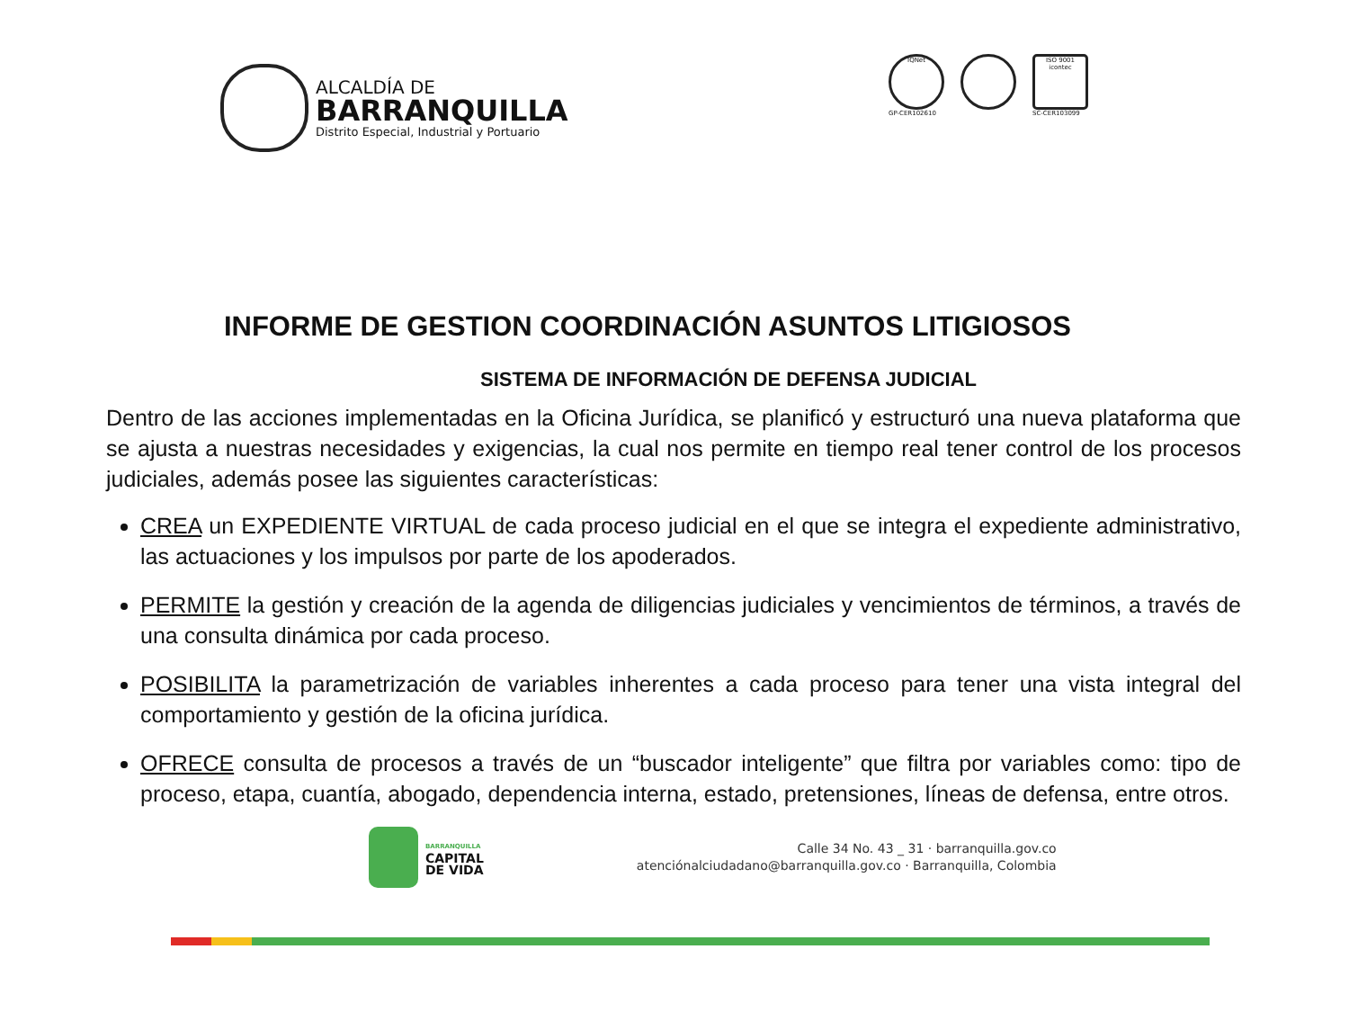ALCALDÍA DE
BARRANQUILLA
Distrito Especial, Industrial y Portuario
IQNet
GP-CER102610
ISO 9001 icontec
SC-CER103099
INFORME DE GESTION COORDINACIÓN ASUNTOS LITIGIOSOS
SISTEMA DE INFORMACIÓN DE DEFENSA JUDICIAL
Dentro de las acciones implementadas en la Oficina Jurídica, se planificó y estructuró una nueva plataforma que se ajusta a nuestras necesidades y exigencias, la cual nos permite en tiempo real tener control de los procesos judiciales, además posee las siguientes características:
CREA un EXPEDIENTE VIRTUAL de cada proceso judicial en el que se integra el expediente administrativo, las actuaciones y los impulsos por parte de los apoderados.
PERMITE la gestión y creación de la agenda de diligencias judiciales y vencimientos de términos, a través de una consulta dinámica por cada proceso.
POSIBILITA la parametrización de variables inherentes a cada proceso para tener una vista integral del comportamiento y gestión de la oficina jurídica.
OFRECE consulta de procesos a través de un “buscador inteligente” que filtra por variables como: tipo de proceso, etapa, cuantía, abogado, dependencia interna, estado, pretensiones, líneas de defensa, entre otros.
BARRANQUILLA
CAPITAL
DE VIDA
Calle 34 No. 43 _ 31 · barranquilla.gov.co
atenciónalciudadano@barranquilla.gov.co · Barranquilla, Colombia